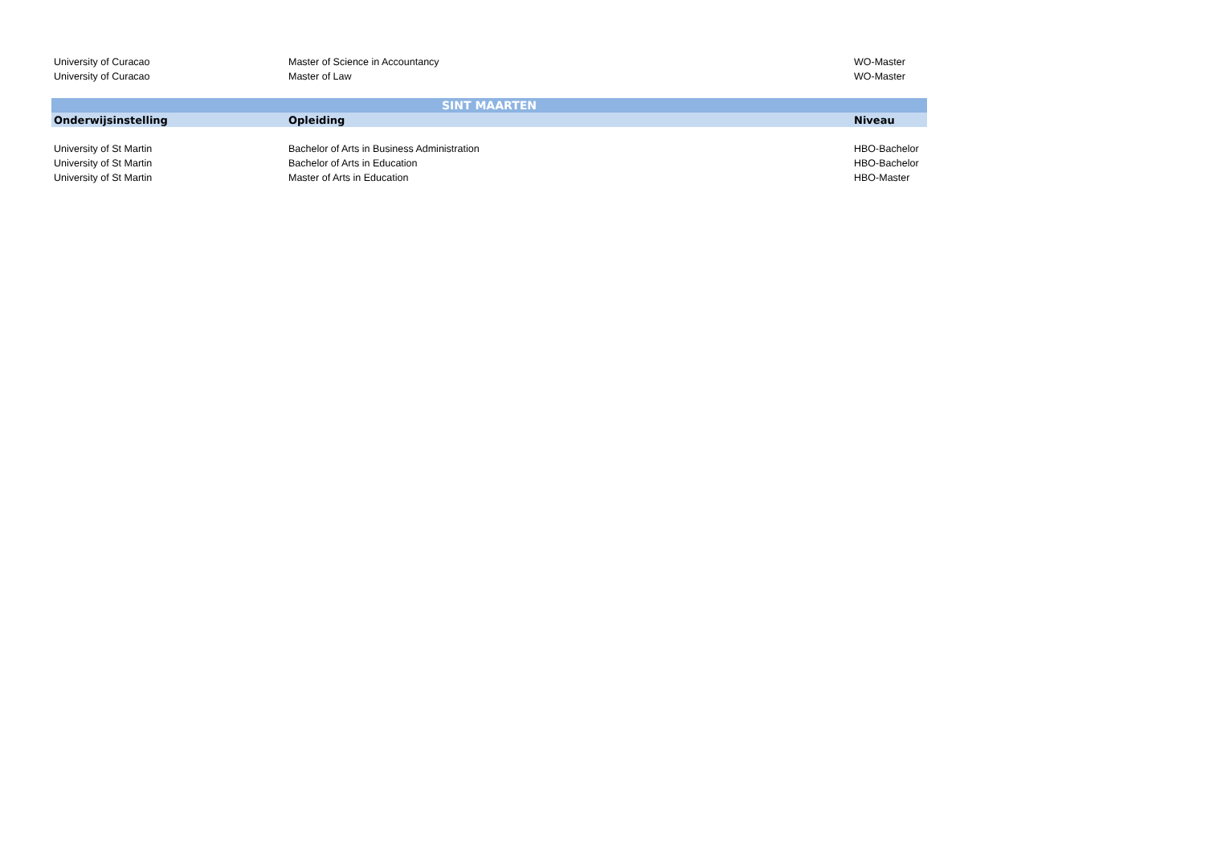| University of Curacao | Master of Science in Accountancy | WO-Master |
| University of Curacao | Master of Law | WO-Master |
| SINT MAARTEN | | |
| Onderwijsinstelling | Opleiding | Niveau |
| University of St Martin | Bachelor of Arts in Business Administration | HBO-Bachelor |
| University of St Martin | Bachelor of Arts in Education | HBO-Bachelor |
| University of St Martin | Master of Arts in Education | HBO-Master |